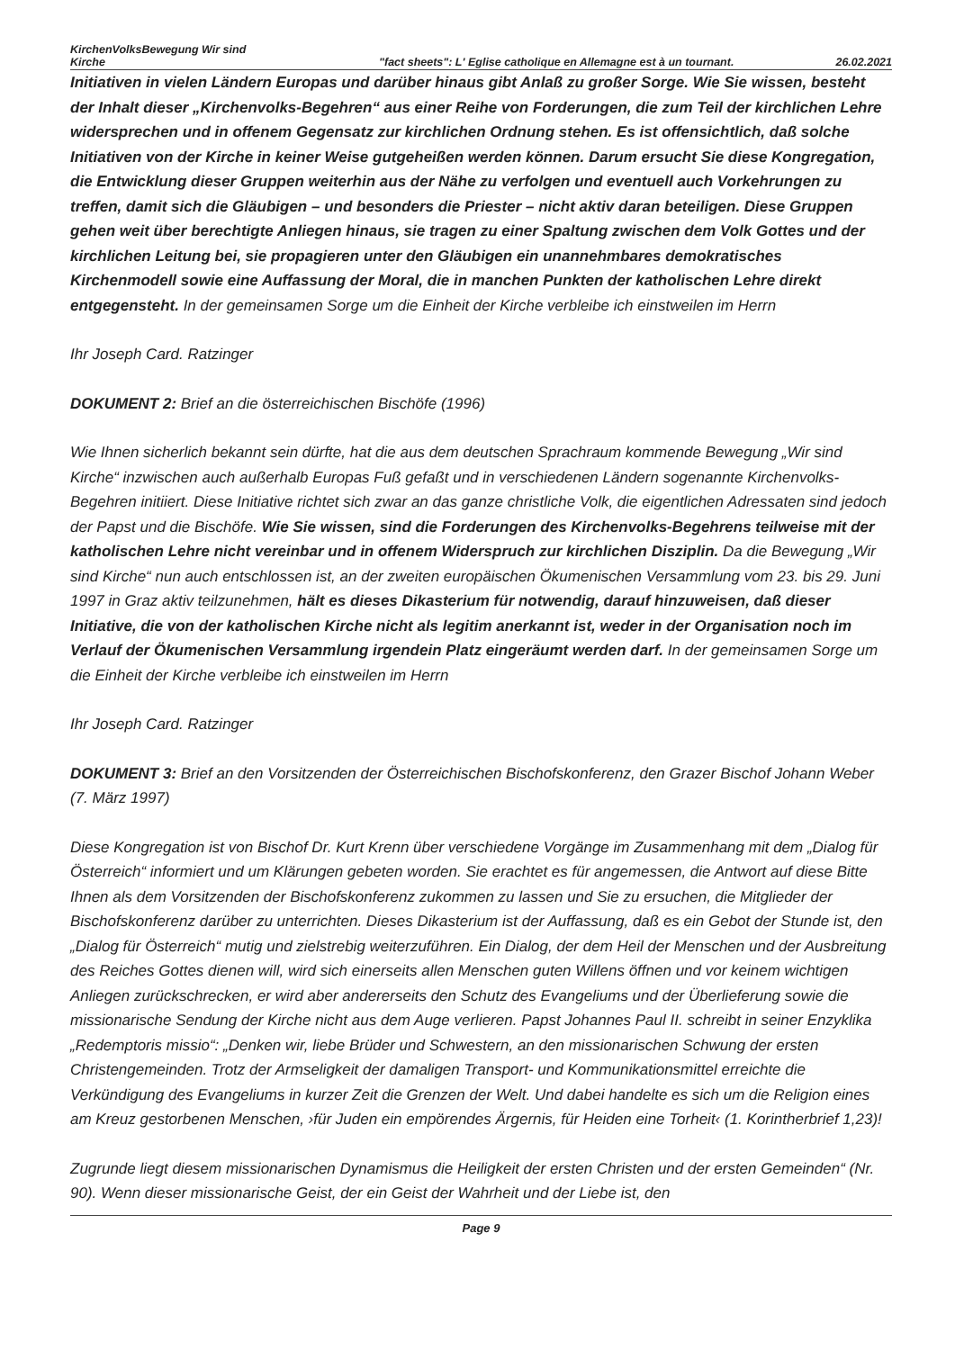KirchenVolksBewegung Wir sind Kirche
"fact sheets": L' Eglise catholique en Allemagne est à un tournant.
26.02.2021
Initiativen in vielen Ländern Europas und darüber hinaus gibt Anlaß zu großer Sorge. Wie Sie wissen, besteht der Inhalt dieser „Kirchenvolks-Begehren“ aus einer Reihe von Forderungen, die zum Teil der kirchlichen Lehre widersprechen und in offenem Gegensatz zur kirchlichen Ordnung stehen. Es ist offensichtlich, daß solche Initiativen von der Kirche in keiner Weise gutgeheißen werden können. Darum ersucht Sie diese Kongregation, die Entwicklung dieser Gruppen weiterhin aus der Nähe zu verfolgen und eventuell auch Vorkehrungen zu treffen, damit sich die Gläubigen – und besonders die Priester – nicht aktiv daran beteiligen. Diese Gruppen gehen weit über berechtigte Anliegen hinaus, sie tragen zu einer Spaltung zwischen dem Volk Gottes und der kirchlichen Leitung bei, sie propagieren unter den Gläubigen ein unannehmbares demokratisches Kirchenmodell sowie eine Auffassung der Moral, die in manchen Punkten der katholischen Lehre direkt entgegensteht. In der gemeinsamen Sorge um die Einheit der Kirche verbleibe ich einstweilen im Herrn
Ihr Joseph Card. Ratzinger
DOKUMENT 2: Brief an die österreichischen Bischöfe (1996)
Wie Ihnen sicherlich bekannt sein dürfte, hat die aus dem deutschen Sprachraum kommende Bewegung „Wir sind Kirche“ inzwischen auch außerhalb Europas Fuß gefaßt und in verschiedenen Ländern sogenannte Kirchenvolks-Begehren initiiert. Diese Initiative richtet sich zwar an das ganze christliche Volk, die eigentlichen Adressaten sind jedoch der Papst und die Bischöfe. Wie Sie wissen, sind die Forderungen des Kirchenvolks-Begehrens teilweise mit der katholischen Lehre nicht vereinbar und in offenem Widerspruch zur kirchlichen Disziplin. Da die Bewegung „Wir sind Kirche“ nun auch entschlossen ist, an der zweiten europäischen Ökumenischen Versammlung vom 23. bis 29. Juni 1997 in Graz aktiv teilzunehmen, hält es dieses Dikasterium für notwendig, darauf hinzuweisen, daß dieser Initiative, die von der katholischen Kirche nicht als legitim anerkannt ist, weder in der Organisation noch im Verlauf der Ökumenischen Versammlung irgendein Platz eingeräumt werden darf. In der gemeinsamen Sorge um die Einheit der Kirche verbleibe ich einstweilen im Herrn
Ihr Joseph Card. Ratzinger
DOKUMENT 3: Brief an den Vorsitzenden der Österreichischen Bischofskonferenz, den Grazer Bischof Johann Weber (7. März 1997)
Diese Kongregation ist von Bischof Dr. Kurt Krenn über verschiedene Vorgänge im Zusammenhang mit dem „Dialog für Österreich“ informiert und um Klärungen gebeten worden. Sie erachtet es für angemessen, die Antwort auf diese Bitte Ihnen als dem Vorsitzenden der Bischofskonferenz zukommen zu lassen und Sie zu ersuchen, die Mitglieder der Bischofskonferenz darüber zu unterrichten. Dieses Dikasterium ist der Auffassung, daß es ein Gebot der Stunde ist, den „Dialog für Österreich“ mutig und zielstrebig weiterzuführen. Ein Dialog, der dem Heil der Menschen und der Ausbreitung des Reiches Gottes dienen will, wird sich einerseits allen Menschen guten Willens öffnen und vor keinem wichtigen Anliegen zurückschrecken, er wird aber andererseits den Schutz des Evangeliums und der Überlieferung sowie die missionarische Sendung der Kirche nicht aus dem Auge verlieren. Papst Johannes Paul II. schreibt in seiner Enzyklika „Redemptoris missio“: „Denken wir, liebe Brüder und Schwestern, an den missionarischen Schwung der ersten Christengemeinden. Trotz der Armseligkeit der damaligen Transport- und Kommunikationsmittel erreichte die Verkündigung des Evangeliums in kurzer Zeit die Grenzen der Welt. Und dabei handelte es sich um die Religion eines am Kreuz gestorbenen Menschen, ›für Juden ein empörendes Ärgernis, für Heiden eine Torheit‹ (1. Korintherbrief 1,23)!
Zugrunde liegt diesem missionarischen Dynamismus die Heiligkeit der ersten Christen und der ersten Gemeinden“ (Nr. 90). Wenn dieser missionarische Geist, der ein Geist der Wahrheit und der Liebe ist, den
Page 9